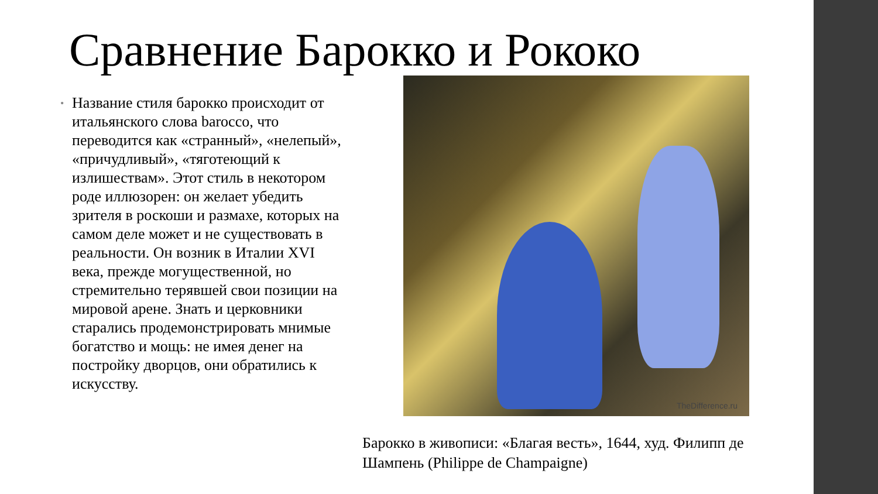Сравнение Барокко и Рококо
• Название стиля барокко происходит от итальянского слова barocco, что переводится как «странный», «нелепый», «причудливый», «тяготеющий к излишествам». Этот стиль в некотором роде иллюзорен: он желает убедить зрителя в роскоши и размахе, которых на самом деле может и не существовать в реальности. Он возник в Италии XVI века, прежде могущественной, но стремительно терявшей свои позиции на мировой арене. Знать и церковники старались продемонстрировать мнимые богатство и мощь: не имея денег на постройку дворцов, они обратились к искусству.
TheDifference.ru
Барокко в живописи: «Благая весть», 1644, худ. Филипп де Шампень (Philippe de Champaigne)